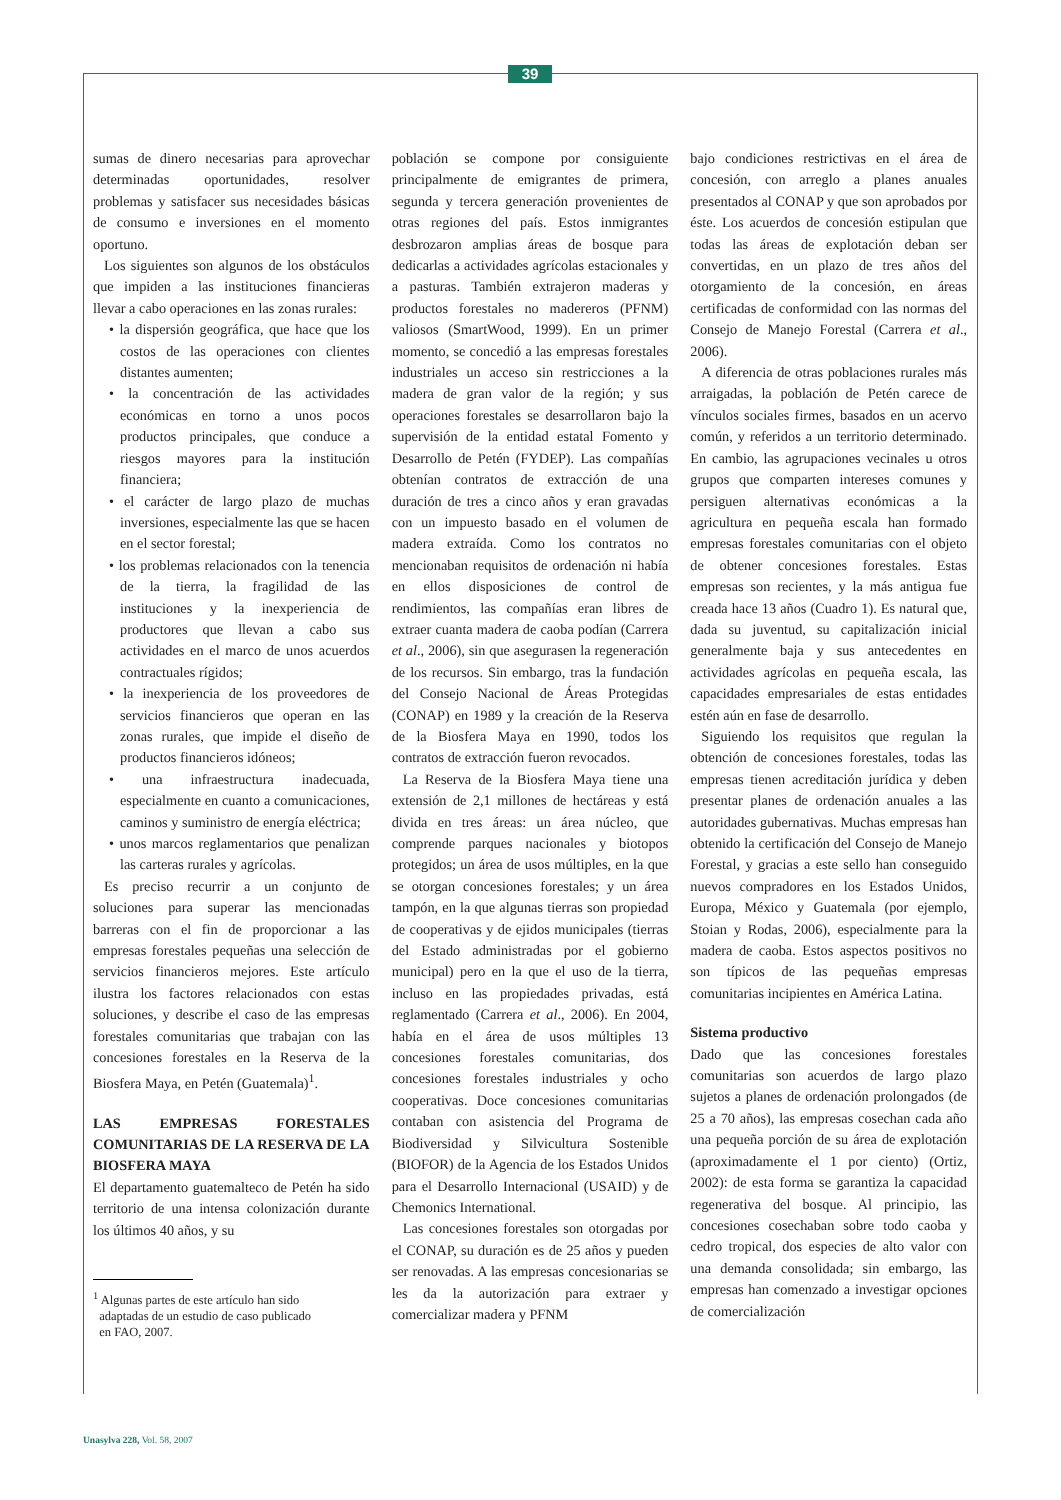39
sumas de dinero necesarias para aprovechar determinadas oportunidades, resolver problemas y satisfacer sus necesidades básicas de consumo e inversiones en el momento oportuno.
Los siguientes son algunos de los obstáculos que impiden a las instituciones financieras llevar a cabo operaciones en las zonas rurales:
• la dispersión geográfica, que hace que los costos de las operaciones con clientes distantes aumenten;
• la concentración de las actividades económicas en torno a unos pocos productos principales, que conduce a riesgos mayores para la institución financiera;
• el carácter de largo plazo de muchas inversiones, especialmente las que se hacen en el sector forestal;
• los problemas relacionados con la tenencia de la tierra, la fragilidad de las instituciones y la inexperiencia de productores que llevan a cabo sus actividades en el marco de unos acuerdos contractuales rígidos;
• la inexperiencia de los proveedores de servicios financieros que operan en las zonas rurales, que impide el diseño de productos financieros idóneos;
• una infraestructura inadecuada, especialmente en cuanto a comunicaciones, caminos y suministro de energía eléctrica;
• unos marcos reglamentarios que penalizan las carteras rurales y agrícolas.
Es preciso recurrir a un conjunto de soluciones para superar las mencionadas barreras con el fin de proporcionar a las empresas forestales pequeñas una selección de servicios financieros mejores. Este artículo ilustra los factores relacionados con estas soluciones, y describe el caso de las empresas forestales comunitarias que trabajan con las concesiones forestales en la Reserva de la Biosfera Maya, en Petén (Guatemala)<sup>1</sup>.
LAS EMPRESAS FORESTALES COMUNITARIAS DE LA RESERVA DE LA BIOSFERA MAYA
El departamento guatemalteco de Petén ha sido territorio de una intensa colonización durante los últimos 40 años, y su
<sup>1</sup> Algunas partes de este artículo han sido
adaptadas de un estudio de caso publicado
en FAO, 2007.
población se compone por consiguiente principalmente de emigrantes de primera, segunda y tercera generación provenientes de otras regiones del país. Estos inmigrantes desbrozaron amplias áreas de bosque para dedicarlas a actividades agrícolas estacionales y a pasturas. También extrajeron maderas y productos forestales no madereros (PFNM) valiosos (SmartWood, 1999). En un primer momento, se concedió a las empresas forestales industriales un acceso sin restricciones a la madera de gran valor de la región; y sus operaciones forestales se desarrollaron bajo la supervisión de la entidad estatal Fomento y Desarrollo de Petén (FYDEP). Las compañías obtenían contratos de extracción de una duración de tres a cinco años y eran gravadas con un impuesto basado en el volumen de madera extraída. Como los contratos no mencionaban requisitos de ordenación ni había en ellos disposiciones de control de rendimientos, las compañías eran libres de extraer cuanta madera de caoba podían (Carrera et al., 2006), sin que asegurasen la regeneración de los recursos. Sin embargo, tras la fundación del Consejo Nacional de Áreas Protegidas (CONAP) en 1989 y la creación de la Reserva de la Biosfera Maya en 1990, todos los contratos de extracción fueron revocados.
La Reserva de la Biosfera Maya tiene una extensión de 2,1 millones de hectáreas y está divida en tres áreas: un área núcleo, que comprende parques nacionales y biotopos protegidos; un área de usos múltiples, en la que se otorgan concesiones forestales; y un área tampón, en la que algunas tierras son propiedad de cooperativas y de ejidos municipales (tierras del Estado administradas por el gobierno municipal) pero en la que el uso de la tierra, incluso en las propiedades privadas, está reglamentado (Carrera et al., 2006). En 2004, había en el área de usos múltiples 13 concesiones forestales comunitarias, dos concesiones forestales industriales y ocho cooperativas. Doce concesiones comunitarias contaban con asistencia del Programa de Biodiversidad y Silvicultura Sostenible (BIOFOR) de la Agencia de los Estados Unidos para el Desarrollo Internacional (USAID) y de Chemonics International.
Las concesiones forestales son otorgadas por el CONAP, su duración es de 25 años y pueden ser renovadas. A las empresas concesionarias se les da la autorización para extraer y comercializar madera y PFNM
bajo condiciones restrictivas en el área de concesión, con arreglo a planes anuales presentados al CONAP y que son aprobados por éste. Los acuerdos de concesión estipulan que todas las áreas de explotación deban ser convertidas, en un plazo de tres años del otorgamiento de la concesión, en áreas certificadas de conformidad con las normas del Consejo de Manejo Forestal (Carrera et al., 2006).
A diferencia de otras poblaciones rurales más arraigadas, la población de Petén carece de vínculos sociales firmes, basados en un acervo común, y referidos a un territorio determinado. En cambio, las agrupaciones vecinales u otros grupos que comparten intereses comunes y persiguen alternativas económicas a la agricultura en pequeña escala han formado empresas forestales comunitarias con el objeto de obtener concesiones forestales. Estas empresas son recientes, y la más antigua fue creada hace 13 años (Cuadro 1). Es natural que, dada su juventud, su capitalización inicial generalmente baja y sus antecedentes en actividades agrícolas en pequeña escala, las capacidades empresariales de estas entidades estén aún en fase de desarrollo.
Siguiendo los requisitos que regulan la obtención de concesiones forestales, todas las empresas tienen acreditación jurídica y deben presentar planes de ordenación anuales a las autoridades gubernativas. Muchas empresas han obtenido la certificación del Consejo de Manejo Forestal, y gracias a este sello han conseguido nuevos compradores en los Estados Unidos, Europa, México y Guatemala (por ejemplo, Stoian y Rodas, 2006), especialmente para la madera de caoba. Estos aspectos positivos no son típicos de las pequeñas empresas comunitarias incipientes en América Latina.
Sistema productivo
Dado que las concesiones forestales comunitarias son acuerdos de largo plazo sujetos a planes de ordenación prolongados (de 25 a 70 años), las empresas cosechan cada año una pequeña porción de su área de explotación (aproximadamente el 1 por ciento) (Ortiz, 2002): de esta forma se garantiza la capacidad regenerativa del bosque. Al principio, las concesiones cosechaban sobre todo caoba y cedro tropical, dos especies de alto valor con una demanda consolidada; sin embargo, las empresas han comenzado a investigar opciones de comercialización
Unasylva 228, Vol. 58, 2007